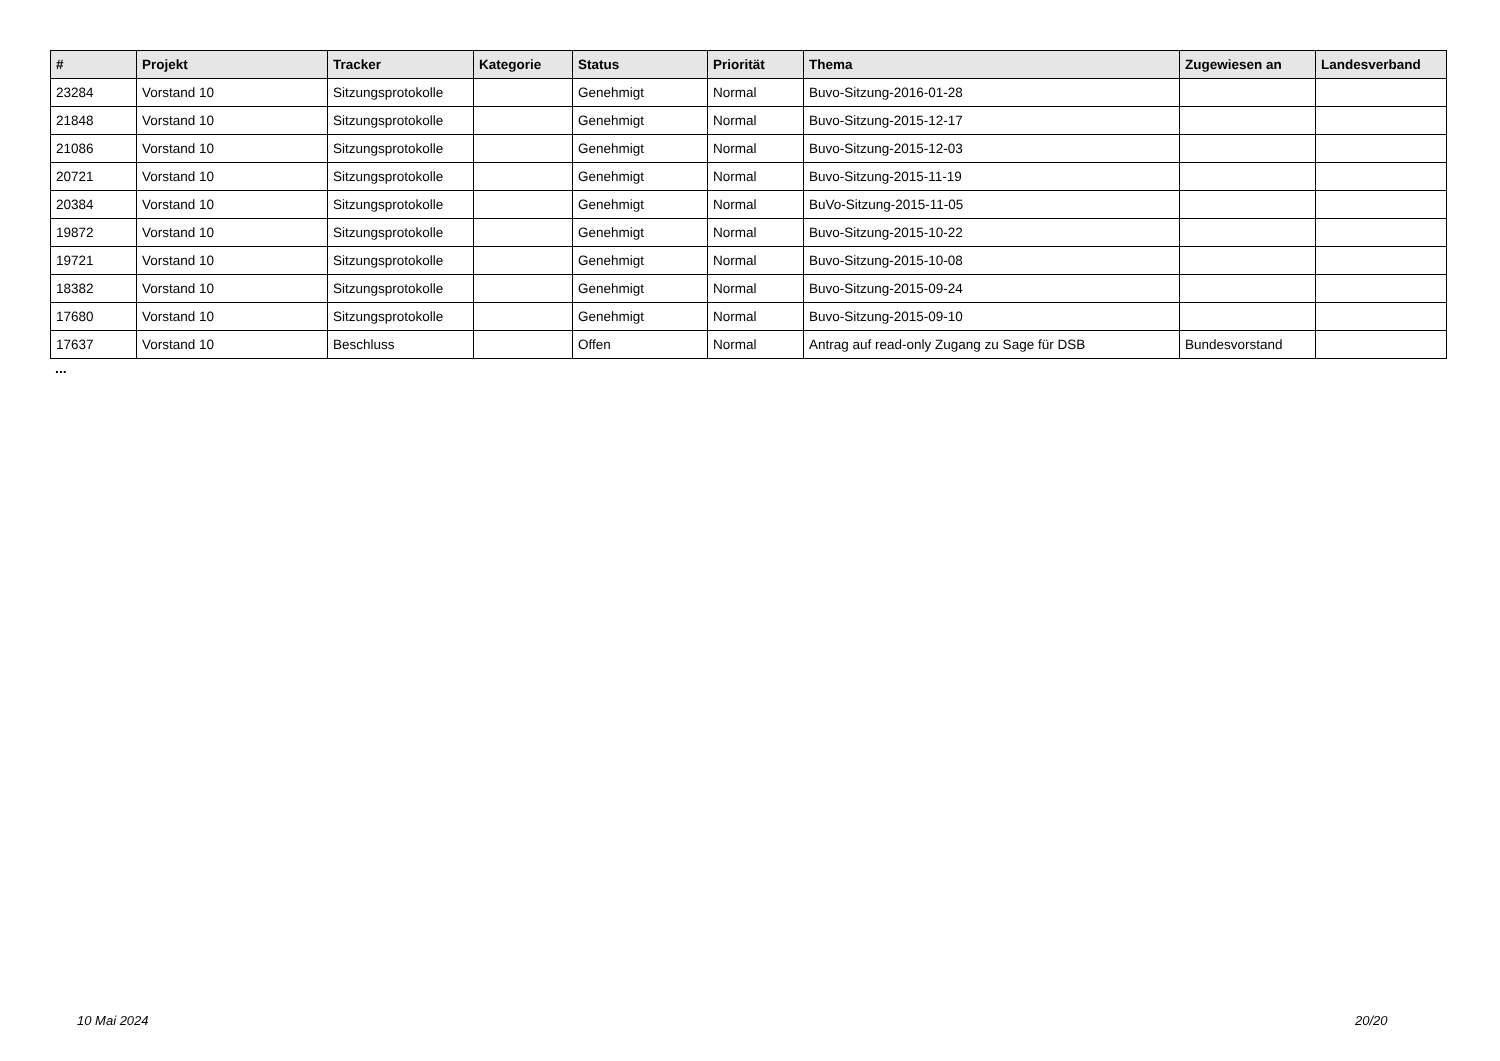| # | Projekt | Tracker | Kategorie | Status | Priorität | Thema | Zugewiesen an | Landesverband |
| --- | --- | --- | --- | --- | --- | --- | --- | --- |
| 23284 | Vorstand 10 | Sitzungsprotokolle | | Genehmigt | Normal | Buvo-Sitzung-2016-01-28 | | |
| 21848 | Vorstand 10 | Sitzungsprotokolle | | Genehmigt | Normal | Buvo-Sitzung-2015-12-17 | | |
| 21086 | Vorstand 10 | Sitzungsprotokolle | | Genehmigt | Normal | Buvo-Sitzung-2015-12-03 | | |
| 20721 | Vorstand 10 | Sitzungsprotokolle | | Genehmigt | Normal | Buvo-Sitzung-2015-11-19 | | |
| 20384 | Vorstand 10 | Sitzungsprotokolle | | Genehmigt | Normal | BuVo-Sitzung-2015-11-05 | | |
| 19872 | Vorstand 10 | Sitzungsprotokolle | | Genehmigt | Normal | Buvo-Sitzung-2015-10-22 | | |
| 19721 | Vorstand 10 | Sitzungsprotokolle | | Genehmigt | Normal | Buvo-Sitzung-2015-10-08 | | |
| 18382 | Vorstand 10 | Sitzungsprotokolle | | Genehmigt | Normal | Buvo-Sitzung-2015-09-24 | | |
| 17680 | Vorstand 10 | Sitzungsprotokolle | | Genehmigt | Normal | Buvo-Sitzung-2015-09-10 | | |
| 17637 | Vorstand 10 | Beschluss | | Offen | Normal | Antrag auf read-only Zugang zu Sage für DSB | Bundesvorstand | |
...
10 Mai 2024 20/20